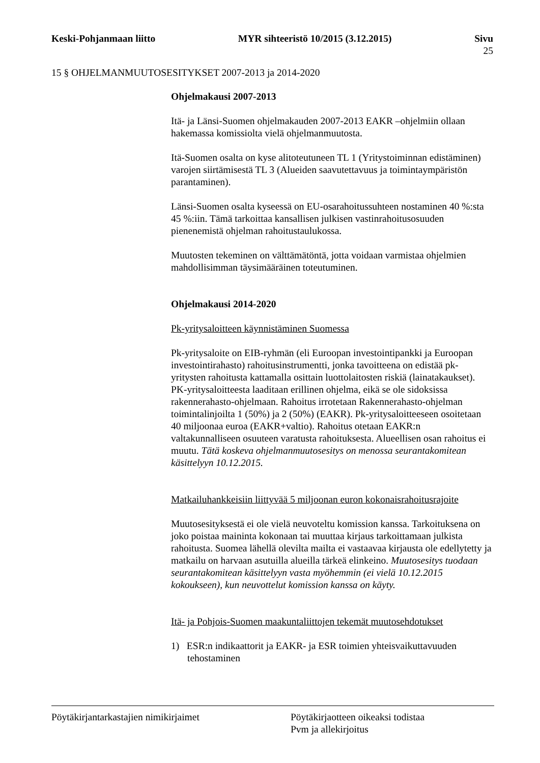Keski-Pohjanmaan liitto MYR sihteeristö 10/2015 (3.12.2015) Sivu
25
15 § OHJELMANMUUTOSESITYKSET 2007-2013 ja 2014-2020
Ohjelmakausi 2007-2013
Itä- ja Länsi-Suomen ohjelmakauden 2007-2013 EAKR –ohjelmiin ollaan hakemassa komissiolta vielä ohjelmanmuutosta.
Itä-Suomen osalta on kyse alitoteutuneen TL 1 (Yritystoiminnan edistäminen) varojen siirtämisestä TL 3 (Alueiden saavutettavuus ja toimintaympäristön parantaminen).
Länsi-Suomen osalta kyseessä on EU-osarahoitussuhteen nostaminen 40 %:sta 45 %:iin. Tämä tarkoittaa kansallisen julkisen vastinrahoitusosuuden pienenemistä ohjelman rahoitustaulukossa.
Muutosten tekeminen on välttämätöntä, jotta voidaan varmistaa ohjelmien mahdollisimman täysimääräinen toteutuminen.
Ohjelmakausi 2014-2020
Pk-yritysaloitteen käynnistäminen Suomessa
Pk-yritysaloite on EIB-ryhmän (eli Euroopan investointipankki ja Euroopan investointirahasto) rahoitusinstrumentti, jonka tavoitteena on edistää pk-yritysten rahoitusta kattamalla osittain luottolaitosten riskiä (lainatakaukset). PK-yritysaloitteesta laaditaan erillinen ohjelma, eikä se ole sidoksissa rakennerahasto-ohjelmaan. Rahoitus irrotetaan Rakennerahasto-ohjelman toimintalinjoilta 1 (50%) ja 2 (50%) (EAKR). Pk-yritysaloitteeseen osoitetaan 40 miljoonaa euroa (EAKR+valtio). Rahoitus otetaan EAKR:n valtakunnalliseen osuuteen varatusta rahoituksesta. Alueellisen osan rahoitus ei muutu. Tätä koskeva ohjelmanmuutosesitys on menossa seurantakomitean käsittelyyn 10.12.2015.
Matkailuhankkeisiin liittyvää 5 miljoonan euron kokonaisrahoitusrajoite
Muutosesityksestä ei ole vielä neuvoteltu komission kanssa. Tarkoituksena on joko poistaa maininta kokonaan tai muuttaa kirjaus tarkoittamaan julkista rahoitusta. Suomea lähellä olevilta mailta ei vastaavaa kirjausta ole edellytetty ja matkailu on harvaan asutuilla alueilla tärkeä elinkeino. Muutosesitys tuodaan seurantakomitean käsittelyyn vasta myöhemmin (ei vielä 10.12.2015 kokoukseen), kun neuvottelut komission kanssa on käyty.
Itä- ja Pohjois-Suomen maakuntaliittojen tekemät muutosehdotukset
1) ESR:n indikaattorit ja EAKR- ja ESR toimien yhteisvaikuttavuuden tehostaminen
Pöytäkirjantarkastajien nimikirjaimet Pöytäkirjaotteen oikeaksi todistaa
Pvm ja allekirjoitus